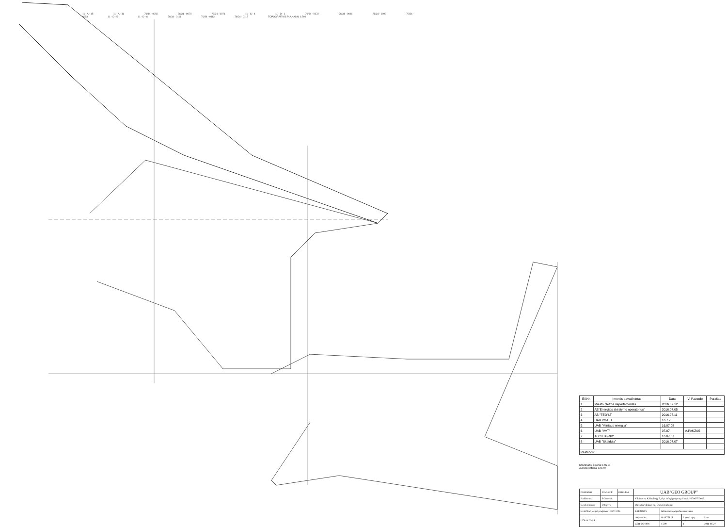11 - A - 15 11 - A - 16 76/34 - 0050 76/34 - 0070 76/34 - 0071 11 - C - 4 11 - D - 1 76/34 - 0072 76/34 - 0091 76/34 - 0092 76/34 - 0093 11 - D - 5 11 - D - 6 76/34 - 0111 76/34 - 0112 76/34 - 0113 TOPOGRAFINIS PLANAS M 1:500
| Eil.Nr. | Įmonės pavadinimas | Data | V. Pavardė | Parašas |
| --- | --- | --- | --- | --- |
| 1 | Miesto plėtros departamentas | 2016.07.12 | | |
| 2 | AB"Energijos skirstymo operatorius" | 2016.07.05 | | |
| 3 | AB "TEO"LT | 2016.07.11 | | |
| 4 | UAB VGAET | 16.7.7 | | |
| 5 | UAB "Vilniaus energija" | 16.07.08 | | |
| 6 | UAB "VVT" | 07.07. | A.PAKZAS | |
| 7 | AB "LITGRID" | 16.07.07 | | |
| 8 | UAB "Skaidula" | 2016.07.07 | | |
| Pastabos: | | | | |
Koordinačių sistema: LKS-94
Aukščių sistema: LAS-07
| PAREIGOS | PAVARDĖ | PARAŠAS | UAB"GEO GROUP" | | | |
| Arekborius | P.Gotovkis | | Vilniaus m. Kalinelio g. 5, el.p. info@geogroup.lt mob. +37067703016 | | | |
| Geodezininkas | D.Stašys | | Objektas:Vilniaus m., Didieji Gulbinai | | | |
| Kvalifikacijos pažymėjimas 1GKV-1206 | | | BRĖŽINYS | Inžinerinė topografinė nuotrauka | | |
| UŽSAKOVAS | | | Objekto Nr. | MASTELIS | Lapas/Lapų | Data |
| | | | GEO-DS-0001 | 1:500 | 1 | 2016-06-27 |